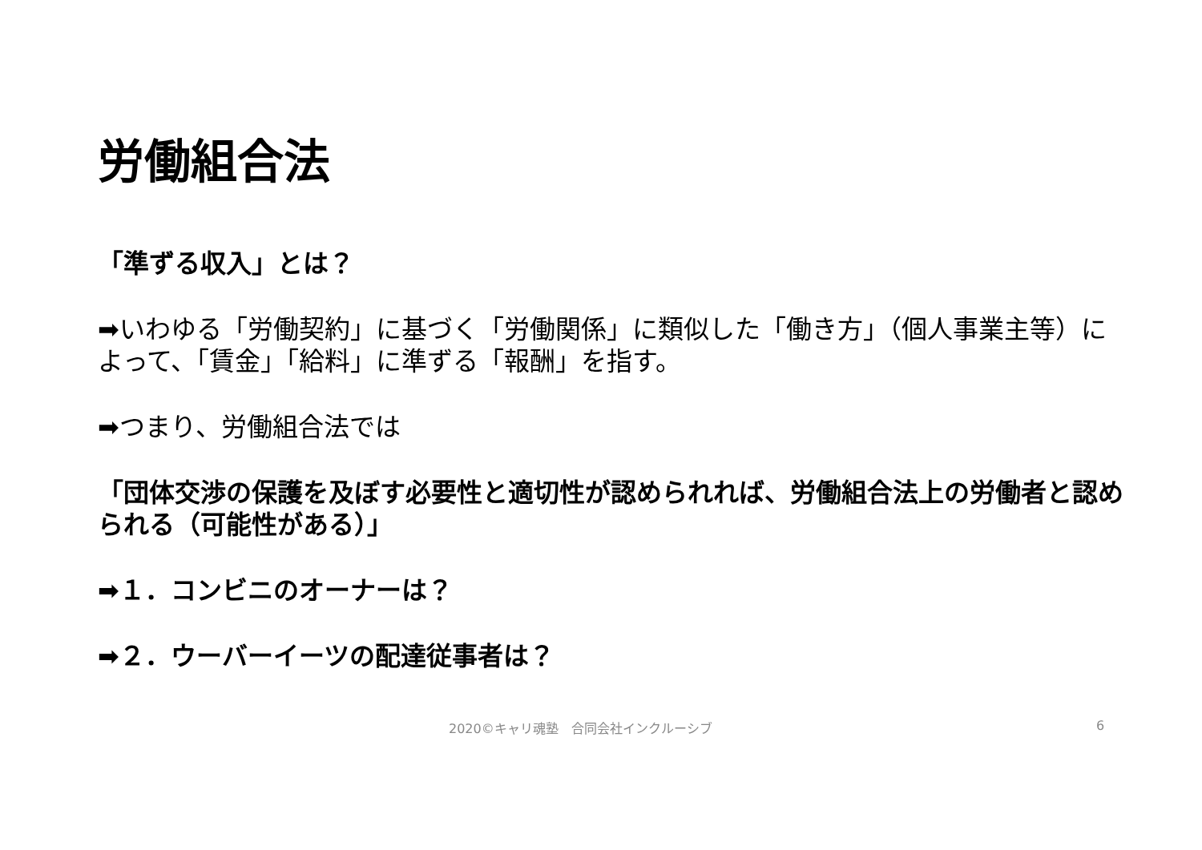労働組合法
「準ずる収入」とは？
➡いわゆる「労働契約」に基づく「労働関係」に類似した「働き方」（個人事業主等）によって、「賃金」「給料」に準ずる「報酬」を指す。
➡つまり、労働組合法では
「団体交渉の保護を及ぼす必要性と適切性が認められれば、労働組合法上の労働者と認められる（可能性がある）」
➡１．コンビニのオーナーは？
➡２．ウーバーイーツの配達従事者は？
2020©キャリ魂塾　合同会社インクルーシブ 6